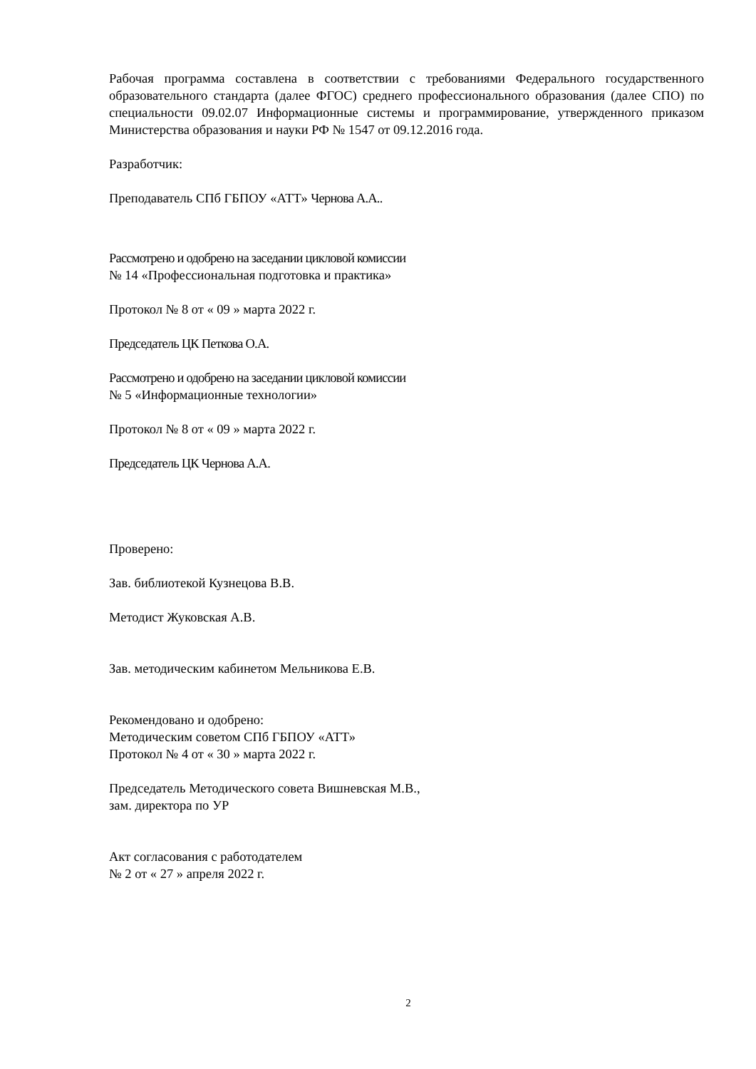Рабочая программа составлена в соответствии с требованиями Федерального государственного образовательного стандарта (далее ФГОС) среднего профессионального образования (далее СПО) по специальности 09.02.07 Информационные системы и программирование, утвержденного приказом Министерства образования и науки РФ № 1547 от 09.12.2016 года.
Разработчик:
Преподаватель СПб ГБПОУ «АТТ» Чернова А.А..
Рассмотрено и одобрено на заседании цикловой комиссии
№ 14 «Профессиональная подготовка и практика»
Протокол № 8 от « 09 » марта 2022 г.
Председатель ЦК Петкова О.А.
Рассмотрено и одобрено на заседании цикловой комиссии
№ 5 «Информационные технологии»
Протокол № 8 от « 09 » марта 2022 г.
Председатель ЦК Чернова А.А.
Проверено:
Зав. библиотекой Кузнецова В.В.
Методист Жуковская А.В.
Зав. методическим кабинетом Мельникова Е.В.
Рекомендовано и одобрено:
Методическим советом СПб ГБПОУ «АТТ»
Протокол № 4 от « 30 » марта 2022 г.
Председатель Методического совета Вишневская М.В.,
зам. директора по УР
Акт согласования с работодателем
№ 2 от « 27 » апреля 2022 г.
2